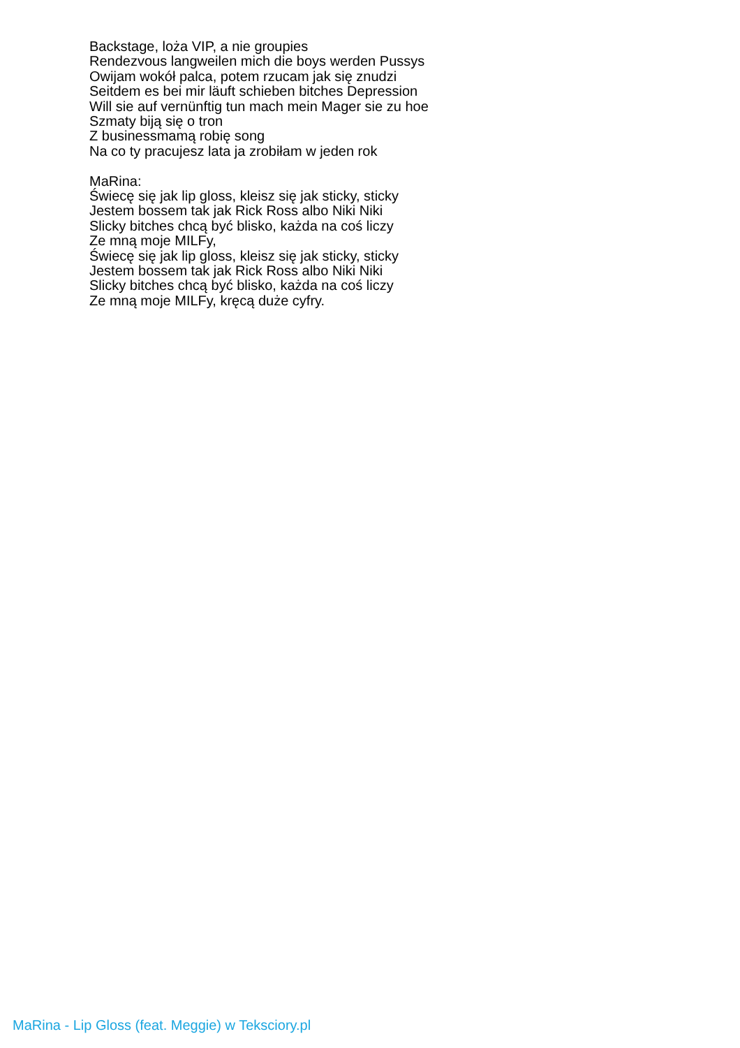Backstage, loża VIP, a nie groupies
Rendezvous langweilen mich die boys werden Pussys
Owijam wokół palca, potem rzucam jak się znudzi
Seitdem es bei mir läuft schieben bitches Depression
Will sie auf vernünftig tun mach mein Mager sie zu hoe
Szmaty biją się o tron
Z businessmamą robię song
Na co ty pracujesz lata ja zrobiłam w jeden rok
MaRina:
Świecę się jak lip gloss, kleisz się jak sticky, sticky
Jestem bossem tak jak Rick Ross albo Niki Niki
Slicky bitches chcą być blisko, każda na coś liczy
Ze mną moje MILFy,
Świecę się jak lip gloss, kleisz się jak sticky, sticky
Jestem bossem tak jak Rick Ross albo Niki Niki
Slicky bitches chcą być blisko, każda na coś liczy
Ze mną moje MILFy, kręcą duże cyfry.
MaRina - Lip Gloss (feat. Meggie) w Teksciory.pl